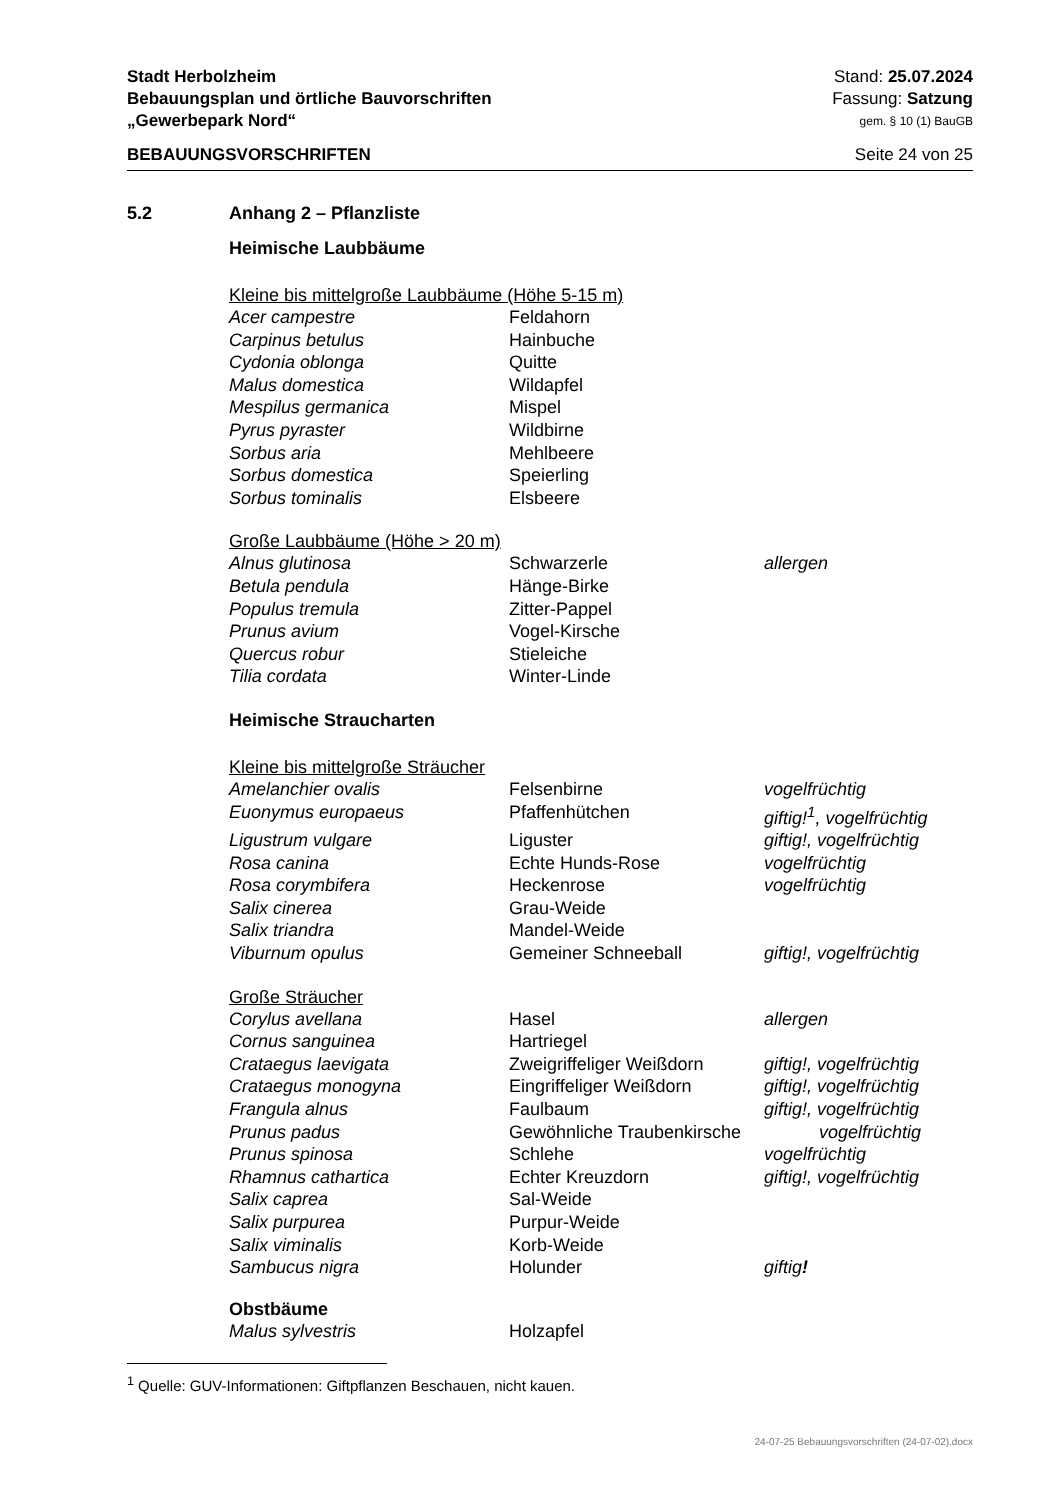Stadt Herbolzheim Stand: 25.07.2024
Bebauungsplan und örtliche Bauvorschriften Fassung: Satzung
„Gewerbepark Nord“gem. § 10 (1) BauGB
BEBAUUNGSVORSCHRIFTEN Seite 24 von 25
5.2 Anhang 2 – Pflanzliste
Heimische Laubbäume
Kleine bis mittelgroße Laubbäume (Höhe 5-15 m)
| Acer campestre | Feldahorn | |
| Carpinus betulus | Hainbuche | |
| Cydonia oblonga | Quitte | |
| Malus domestica | Wildapfel | |
| Mespilus germanica | Mispel | |
| Pyrus pyraster | Wildbirne | |
| Sorbus aria | Mehlbeere | |
| Sorbus domestica | Speierling | |
| Sorbus tominalis | Elsbeere | |
Große Laubbäume (Höhe > 20 m)
| Alnus glutinosa | Schwarzerle | allergen |
| Betula pendula | Hänge-Birke | |
| Populus tremula | Zitter-Pappel | |
| Prunus avium | Vogel-Kirsche | |
| Quercus robur | Stieleiche | |
| Tilia cordata | Winter-Linde | |
Heimische Straucharten
Kleine bis mittelgroße Sträucher
| Amelanchier ovalis | Felsenbirne | vogelfrüchtig |
| Euonymus europaeus | Pfaffenhütchen | giftig!<sup>1</sup>, vogelfrüchtig |
| Ligustrum vulgare | Liguster | giftig!, vogelfrüchtig |
| Rosa canina | Echte Hunds-Rose | vogelfrüchtig |
| Rosa corymbifera | Heckenrose | vogelfrüchtig |
| Salix cinerea | Grau-Weide | |
| Salix triandra | Mandel-Weide | |
| Viburnum opulus | Gemeiner Schneeball | giftig!, vogelfrüchtig |
Große Sträucher
| Corylus avellana | Hasel | allergen |
| Cornus sanguinea | Hartriegel | |
| Crataegus laevigata | Zweigriffeliger Weißdorn | giftig!, vogelfrüchtig |
| Crataegus monogyna | Eingriffeliger Weißdorn | giftig!, vogelfrüchtig |
| Frangula alnus | Faulbaum | giftig!, vogelfrüchtig |
| Prunus padus | Gewöhnliche Traubenkirsche | vogelfrüchtig |
| Prunus spinosa | Schlehe | vogelfrüchtig |
| Rhamnus cathartica | Echter Kreuzdorn | giftig!, vogelfrüchtig |
| Salix caprea | Sal-Weide | |
| Salix purpurea | Purpur-Weide | |
| Salix viminalis | Korb-Weide | |
| Sambucus nigra | Holunder | giftig ! |
Obstbäume
| Malus sylvestris | Holzapfel | |
<sup>1</sup> Quelle: GUV-Informationen: Giftpflanzen Beschauen, nicht kauen.
24-07-25 Bebauungsvorschriften (24-07-02).docx